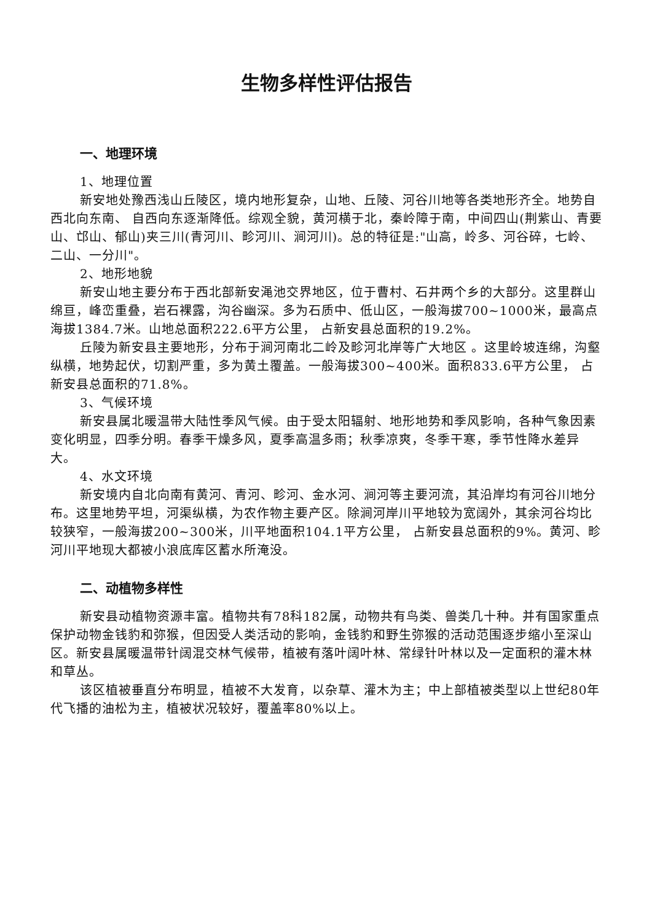生物多样性评估报告
一、地理环境
1、地理位置
新安地处豫西浅山丘陵区，境内地形复杂，山地、丘陵、河谷川地等各类地形齐全。地势自西北向东南、 自西向东逐渐降低。综观全貌，黄河横于北，秦岭障于南，中间四山(荆紫山、青要山、邙山、郁山)夹三川(青河川、畛河川、涧河川)。总的特征是:"山高，岭多、河谷碎，七岭、二山、一分川"。
2、地形地貌
新安山地主要分布于西北部新安渑池交界地区，位于曹村、石井两个乡的大部分。这里群山绵亘，峰峦重叠，岩石裸露，沟谷幽深。多为石质中、低山区，一般海拔700~1000米，最高点海拔1384.7米。山地总面积222.6平方公里， 占新安县总面积的19.2%。
丘陵为新安县主要地形，分布于涧河南北二岭及畛河北岸等广大地区 。这里岭坡连绵，沟壑纵横，地势起伏，切割严重，多为黄土覆盖。一般海拔300~400米。面积833.6平方公里， 占新安县总面积的71.8%。
3、气候环境
新安县属北暖温带大陆性季风气候。由于受太阳辐射、地形地势和季风影响，各种气象因素变化明显，四季分明。春季干燥多风，夏季高温多雨；秋季凉爽，冬季干寒，季节性降水差异大。
4、水文环境
新安境内自北向南有黄河、青河、畛河、金水河、涧河等主要河流，其沿岸均有河谷川地分布。这里地势平坦，河渠纵横，为农作物主要产区。除涧河岸川平地较为宽阔外，其余河谷均比较狭窄，一般海拔200~300米，川平地面积104.1平方公里， 占新安县总面积的9%。黄河、畛河川平地现大都被小浪底库区蓄水所淹没。
二、动植物多样性
新安县动植物资源丰富。植物共有78科182属，动物共有鸟类、兽类几十种。并有国家重点保护动物金钱豹和弥猴，但因受人类活动的影响，金钱豹和野生弥猴的活动范围逐步缩小至深山区。新安县属暖温带针阔混交林气候带，植被有落叶阔叶林、常绿针叶林以及一定面积的灌木林和草丛。
该区植被垂直分布明显，植被不大发育，以杂草、灌木为主；中上部植被类型以上世纪80年代飞播的油松为主，植被状况较好，覆盖率80%以上。